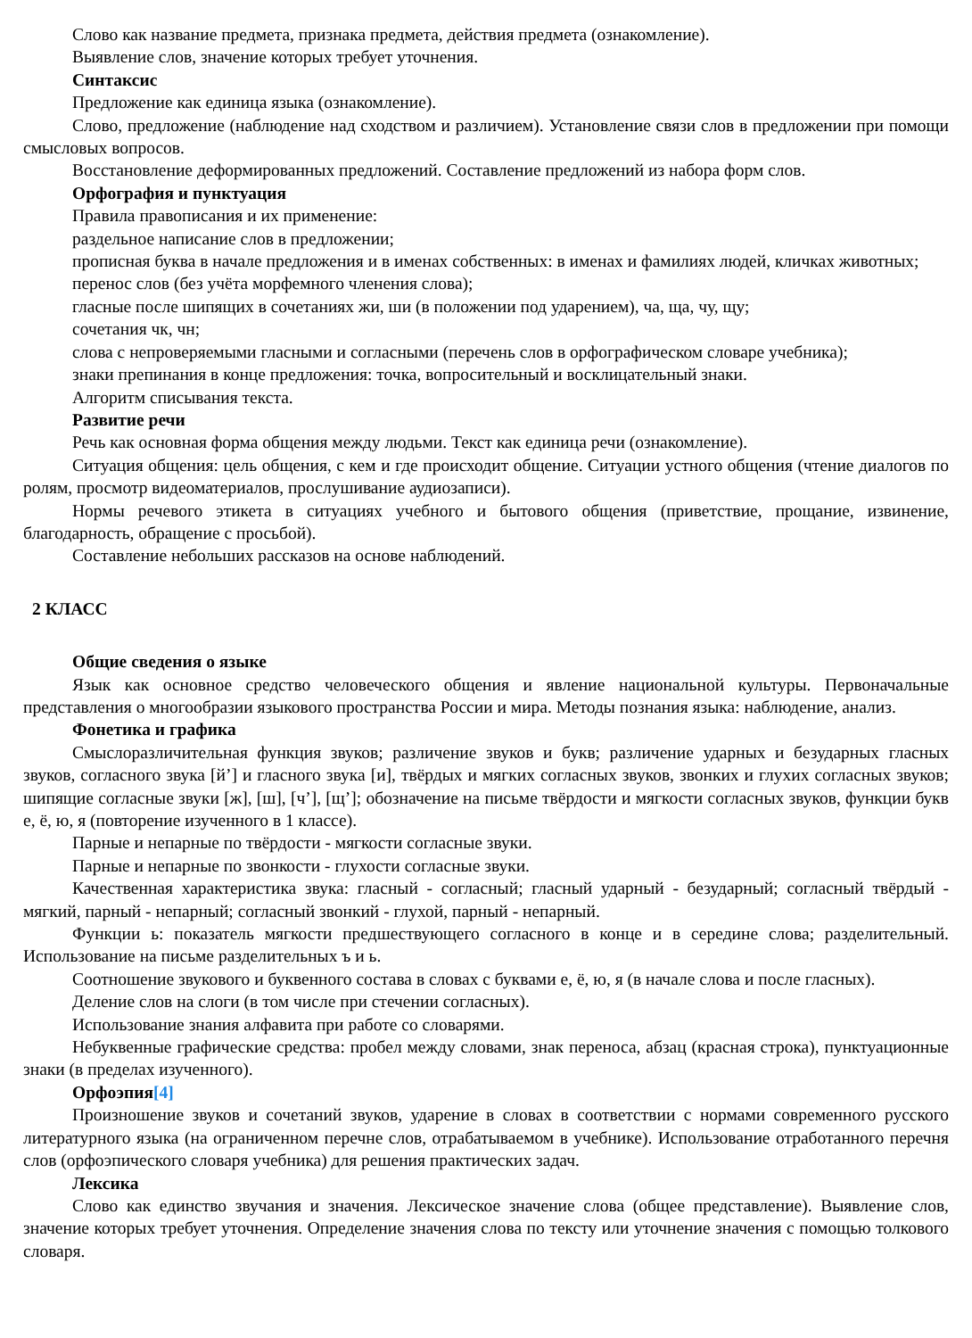Слово как название предмета, признака предмета, действия предмета (ознакомление).
Выявление слов, значение которых требует уточнения.
Синтаксис
Предложение как единица языка (ознакомление).
Слово, предложение (наблюдение над сходством и различием). Установление связи слов в предложении при помощи смысловых вопросов.
Восстановление деформированных предложений. Составление предложений из набора форм слов.
Орфография и пунктуация
Правила правописания и их применение:
раздельное написание слов в предложении;
прописная буква в начале предложения и в именах собственных: в именах и фамилиях людей, кличках животных;
перенос слов (без учёта морфемного членения слова);
гласные после шипящих в сочетаниях жи, ши (в положении под ударением), ча, ща, чу, щу;
сочетания чк, чн;
слова с непроверяемыми гласными и согласными (перечень слов в орфографическом словаре учебника);
знаки препинания в конце предложения: точка, вопросительный и восклицательный знаки.
Алгоритм списывания текста.
Развитие речи
Речь как основная форма общения между людьми. Текст как единица речи (ознакомление).
Ситуация общения: цель общения, с кем и где происходит общение. Ситуации устного общения (чтение диалогов по ролям, просмотр видеоматериалов, прослушивание аудиозаписи).
Нормы речевого этикета в ситуациях учебного и бытового общения (приветствие, прощание, извинение, благодарность, обращение с просьбой).
Составление небольших рассказов на основе наблюдений.
2 КЛАСС
Общие сведения о языке
Язык как основное средство человеческого общения и явление национальной культуры. Первоначальные представления о многообразии языкового пространства России и мира. Методы познания языка: наблюдение, анализ.
Фонетика и графика
Смыслоразличительная функция звуков; различение звуков и букв; различение ударных и безударных гласных звуков, согласного звука [й’] и гласного звука [и], твёрдых и мягких согласных звуков, звонких и глухих согласных звуков; шипящие согласные звуки [ж], [ш], [ч’], [щ’]; обозначение на письме твёрдости и мягкости согласных звуков, функции букв е, ё, ю, я (повторение изученного в 1 классе).
Парные и непарные по твёрдости - мягкости согласные звуки.
Парные и непарные по звонкости - глухости согласные звуки.
Качественная характеристика звука: гласный - согласный; гласный ударный - безударный; согласный твёрдый - мягкий, парный - непарный; согласный звонкий - глухой, парный - непарный.
Функции ь: показатель мягкости предшествующего согласного в конце и в середине слова; разделительный. Использование на письме разделительных ъ и ь.
Соотношение звукового и буквенного состава в словах с буквами е, ё, ю, я (в начале слова и после гласных).
Деление слов на слоги (в том числе при стечении согласных).
Использование знания алфавита при работе со словарями.
Небуквенные графические средства: пробел между словами, знак переноса, абзац (красная строка), пунктуационные знаки (в пределах изученного).
Орфоэпия[4]
Произношение звуков и сочетаний звуков, ударение в словах в соответствии с нормами современного русского литературного языка (на ограниченном перечне слов, отрабатываемом в учебнике). Использование отработанного перечня слов (орфоэпического словаря учебника) для решения практических задач.
Лексика
Слово как единство звучания и значения. Лексическое значение слова (общее представление). Выявление слов, значение которых требует уточнения. Определение значения слова по тексту или уточнение значения с помощью толкового словаря.